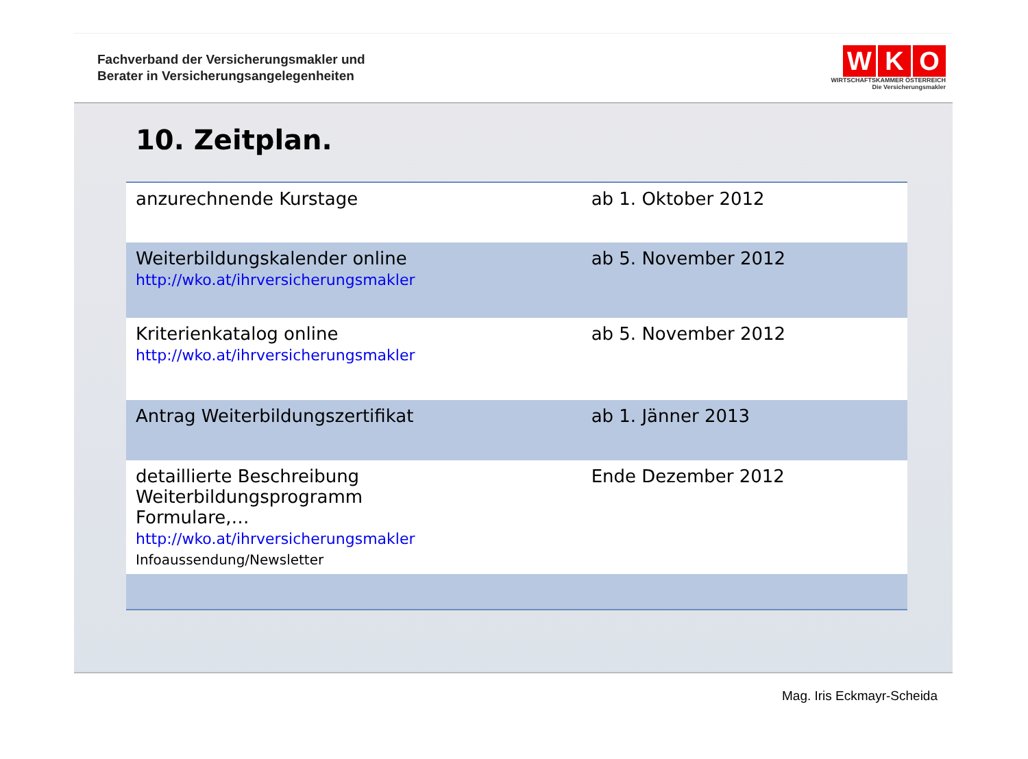Fachverband der Versicherungsmakler und
Berater in Versicherungsangelegenheiten
W K O
WIRTSCHAFTSKAMMER ÖSTERREICH
Die Versicherungsmakler
10. Zeitplan.
| anzurechnende Kurstage | ab 1. Oktober 2012 |
| Weiterbildungskalender online http://wko.at/ihrversicherungsmakler | ab 5. November 2012 |
| Kriterienkatalog online http://wko.at/ihrversicherungsmakler | ab 5. November 2012 |
| Antrag Weiterbildungszertifikat | ab 1. Jänner 2013 |
| detaillierte Beschreibung Weiterbildungsprogramm Formulare,… http://wko.at/ihrversicherungsmakler Infoaussendung/Newsletter | Ende Dezember 2012 |
Mag. Iris Eckmayr-Scheida